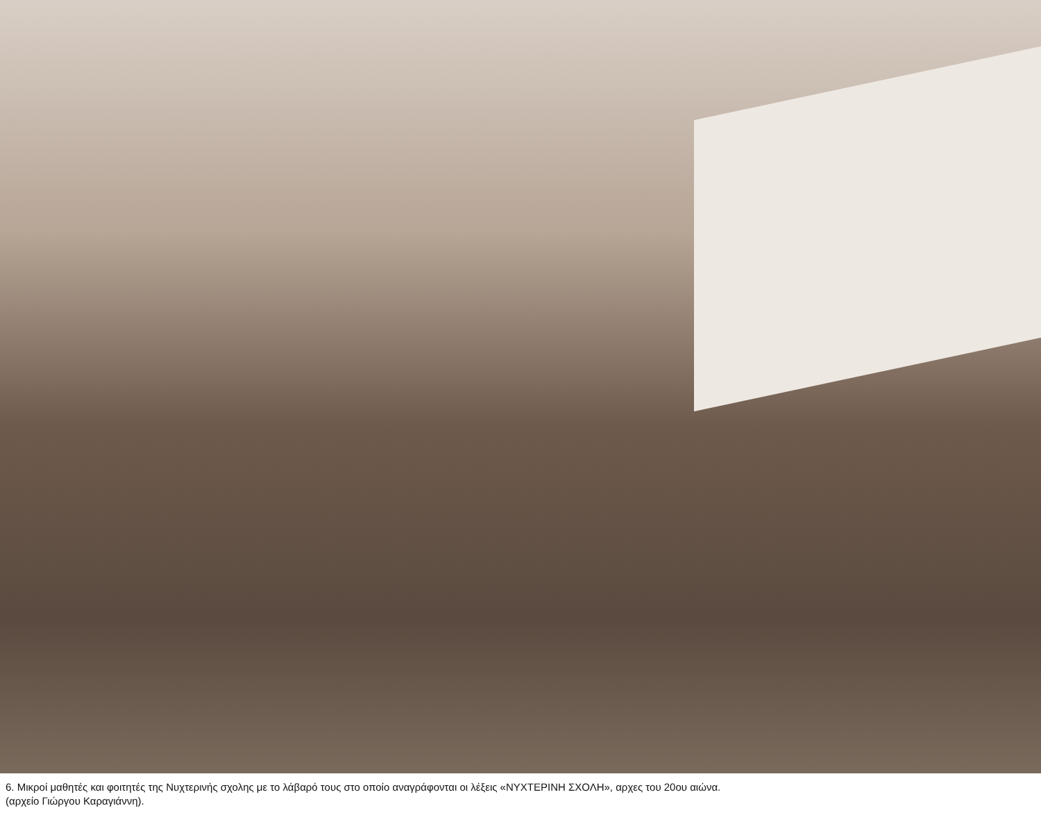6. Μικροί μαθητές και φοιτητές της Νυχτερινής σχολης με το λάβαρό τους στο οποίο αναγράφονται οι λέξεις «ΝΥΧΤΕΡΙΝΗ ΣΧΟΛΗ», αρχες του 20ου αιώνα.
(αρχείο Γιώργου Καραγιάννη).